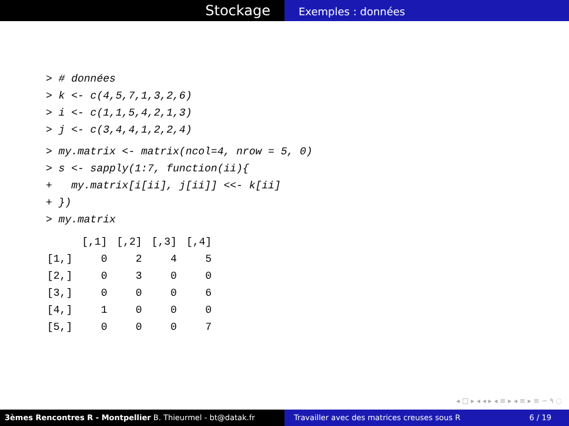Stockage
Exemples : données
> # données > k <- c(4,5,7,1,3,2,6) > i <- c(1,1,5,4,2,1,3) > j <- c(3,4,4,1,2,2,4)
> my.matrix <- matrix(ncol=4, nrow = 5, 0) > s <- sapply(1:7, function(ii){ + my.matrix[i[ii], j[ii]] <<- k[ii] + }) > my.matrix
| | [,1] | [,2] | [,3] | [,4] |
| --- | --- | --- | --- | --- |
| [1,] | 0 | 2 | 4 | 5 |
| [2,] | 0 | 3 | 0 | 0 |
| [3,] | 0 | 0 | 0 | 6 |
| [4,] | 1 | 0 | 0 | 0 |
| [5,] | 0 | 0 | 0 | 7 |
◂ □ ▸ ◂ ◂ ▸ ◂ ≡ ▸ ◂ ≡ ▸ ≡ ∽ ۹ ◌
3èmes Rencontres R - Montpellier B. Thieurmel - bt@datak.fr Travailler avec des matrices creuses sous R 6 / 19